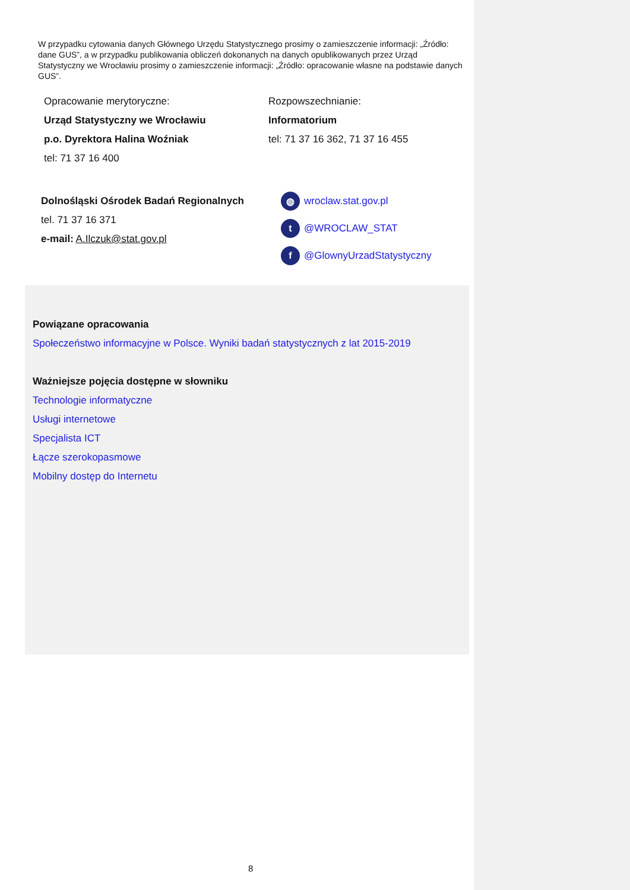W przypadku cytowania danych Głównego Urzędu Statystycznego prosimy o zamieszczenie informacji: „Źródło: dane GUS”, a w przypadku publikowania obliczeń dokonanych na danych opublikowanych przez Urząd Statystyczny we Wrocławiu prosimy o zamieszczenie informacji: „Źródło: opracowanie własne na podstawie danych GUS”.
Opracowanie merytoryczne:
Urząd Statystyczny we Wrocławiu
p.o. Dyrektora Halina Woźniak
tel: 71 37 16 400
Rozpowszechnianie:
Informatorium
tel: 71 37 16 362, 71 37 16 455
Dolnośląski Ośrodek Badań Regionalnych
tel. 71 37 16 371
e-mail: A.Ilczuk@stat.gov.pl
◍ wroclaw.stat.gov.pl
t @WROCLAW_STAT
f @GlownyUrzadStatystyczny
Powiązane opracowania
Społeczeństwo informacyjne w Polsce. Wyniki badań statystycznych z lat 2015-2019
Ważniejsze pojęcia dostępne w słowniku
Technologie informatyczne
Usługi internetowe
Specjalista ICT
Łącze szerokopasmowe
Mobilny dostęp do Internetu
8